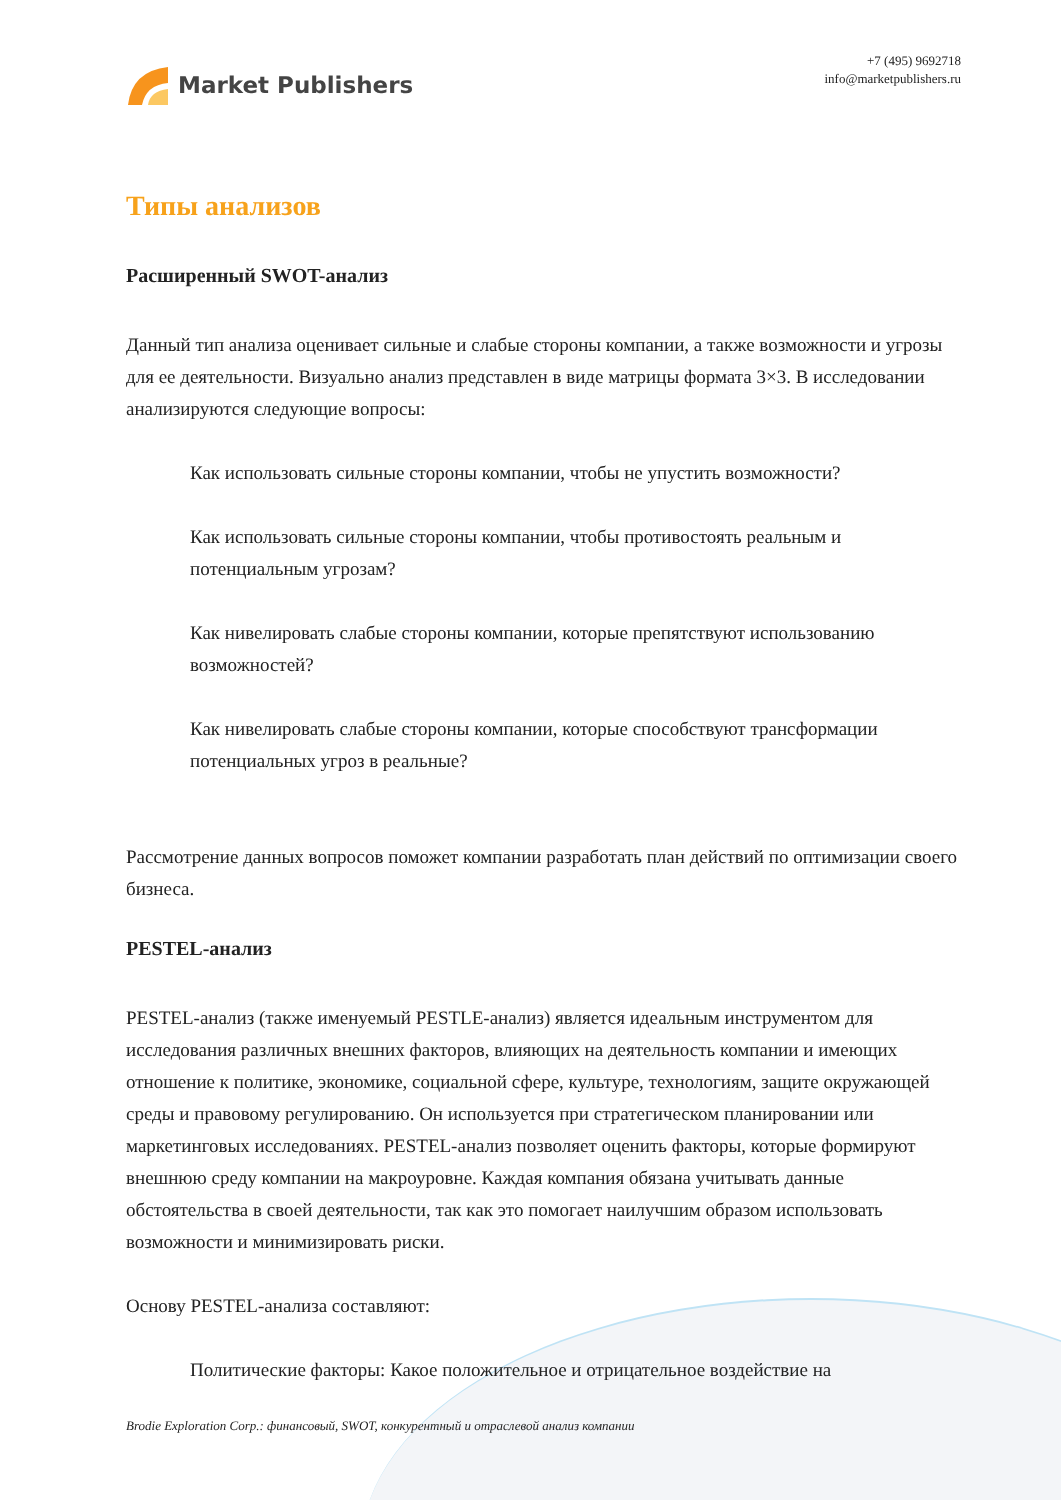Market Publishers
+7 (495) 9692718
info@marketpublishers.ru
Типы анализов
Расширенный SWOT-анализ
Данный тип анализа оценивает сильные и слабые стороны компании, а также возможности и угрозы для ее деятельности. Визуально анализ представлен в виде матрицы формата 3×3. В исследовании анализируются следующие вопросы:
Как использовать сильные стороны компании, чтобы не упустить возможности?
Как использовать сильные стороны компании, чтобы противостоять реальным и потенциальным угрозам?
Как нивелировать слабые стороны компании, которые препятствуют использованию возможностей?
Как нивелировать слабые стороны компании, которые способствуют трансформации потенциальных угроз в реальные?
Рассмотрение данных вопросов поможет компании разработать план действий по оптимизации своего бизнеса.
PESTEL-анализ
PESTEL-анализ (также именуемый PESTLE-анализ) является идеальным инструментом для исследования различных внешних факторов, влияющих на деятельность компании и имеющих отношение к политике, экономике, социальной сфере, культуре, технологиям, защите окружающей среды и правовому регулированию. Он используется при стратегическом планировании или маркетинговых исследованиях. PESTEL-анализ позволяет оценить факторы, которые формируют внешнюю среду компании на макроуровне. Каждая компания обязана учитывать данные обстоятельства в своей деятельности, так как это помогает наилучшим образом использовать возможности и минимизировать риски.
Основу PESTEL-анализа составляют:
Политические факторы: Какое положительное и отрицательное воздействие на
Brodie Exploration Corp.: финансовый, SWOT, конкурентный и отраслевой анализ компании